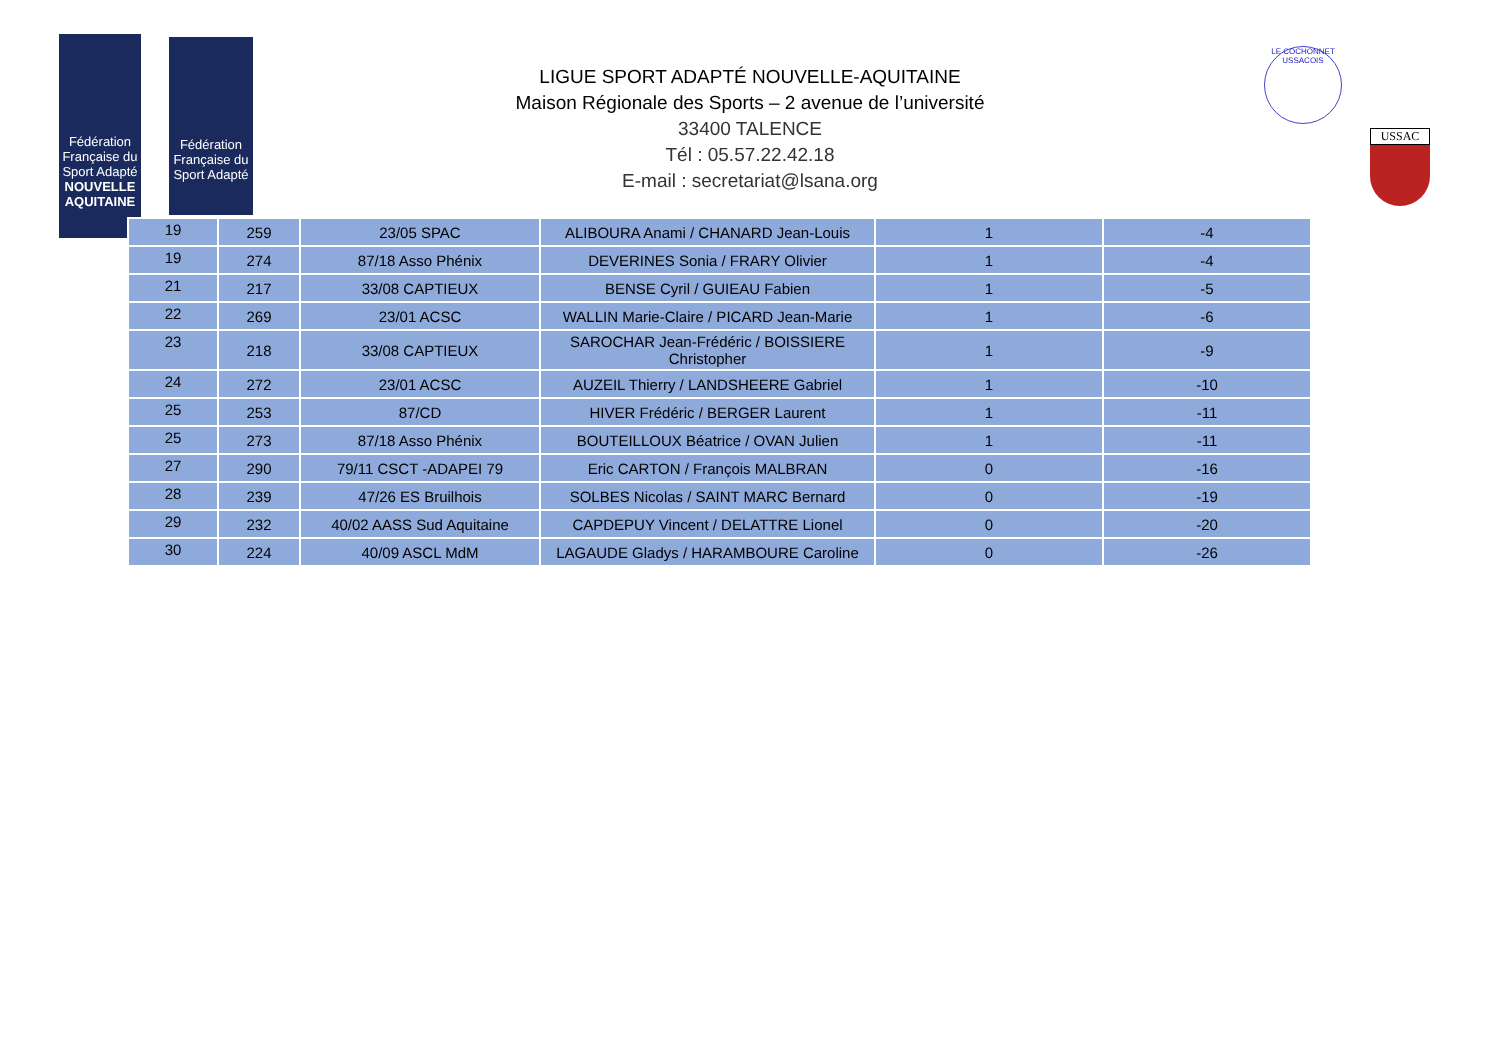Fédération Française du Sport Adapté
NOUVELLE AQUITAINE
Fédération Française du Sport Adapté
LE COCHONNET USSACOIS
USSAC
LIGUE SPORT ADAPTÉ NOUVELLE-AQUITAINE
Maison Régionale des Sports – 2 avenue de l’université
33400 TALENCE
Tél : 05.57.22.42.18
E-mail : secretariat@lsana.org
| 19 | 259 | 23/05 SPAC | ALIBOURA Anami / CHANARD Jean-Louis | 1 | -4 |
| 19 | 274 | 87/18 Asso Phénix | DEVERINES Sonia / FRARY Olivier | 1 | -4 |
| 21 | 217 | 33/08 CAPTIEUX | BENSE Cyril / GUIEAU Fabien | 1 | -5 |
| 22 | 269 | 23/01 ACSC | WALLIN Marie-Claire / PICARD Jean-Marie | 1 | -6 |
| 23 | 218 | 33/08 CAPTIEUX | SAROCHAR Jean-Frédéric / BOISSIERE Christopher | 1 | -9 |
| 24 | 272 | 23/01 ACSC | AUZEIL Thierry / LANDSHEERE Gabriel | 1 | -10 |
| 25 | 253 | 87/CD | HIVER Frédéric / BERGER Laurent | 1 | -11 |
| 25 | 273 | 87/18 Asso Phénix | BOUTEILLOUX Béatrice / OVAN Julien | 1 | -11 |
| 27 | 290 | 79/11 CSCT -ADAPEI 79 | Eric CARTON / François MALBRAN | 0 | -16 |
| 28 | 239 | 47/26 ES Bruilhois | SOLBES Nicolas / SAINT MARC Bernard | 0 | -19 |
| 29 | 232 | 40/02 AASS Sud Aquitaine | CAPDEPUY Vincent / DELATTRE Lionel | 0 | -20 |
| 30 | 224 | 40/09 ASCL MdM | LAGAUDE Gladys / HARAMBOURE Caroline | 0 | -26 |